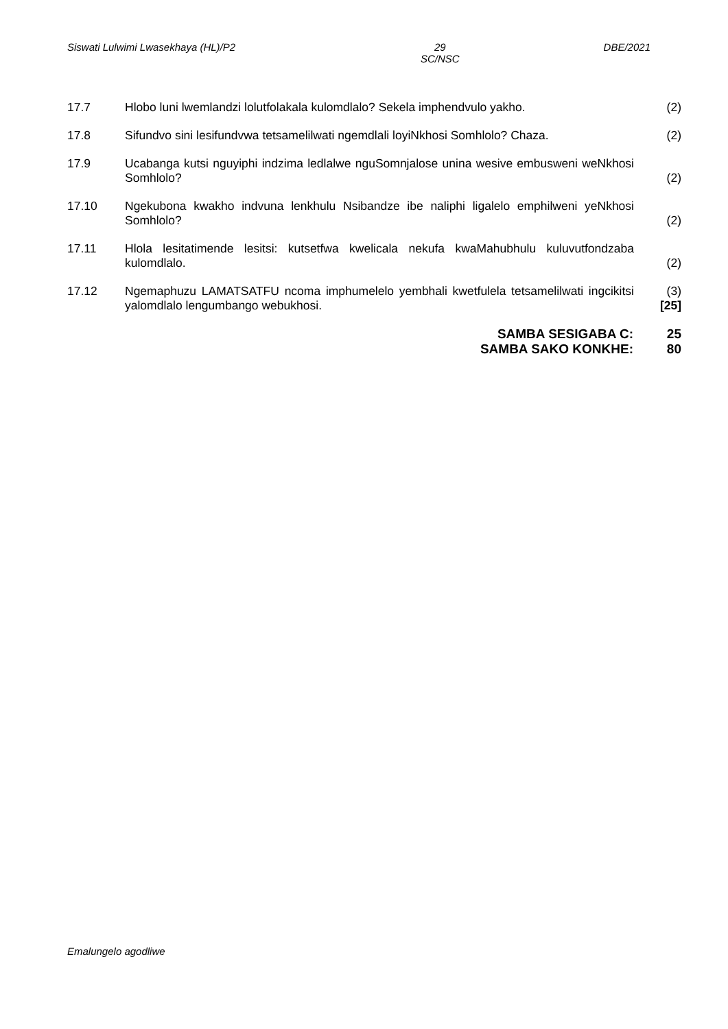Siswati Lulwimi Lwasekhaya (HL)/P2 29
SC/NSC DBE/2021
17.7 Hlobo luni lwemlandzi lolutfolakala kulomdlalo? Sekela imphendvulo yakho.
(2)
17.8 Sifundvo sini lesifundvwa tetsamelilwati ngemdlali loyiNkhosi Somhlolo? Chaza.
(2)
17.9 Ucabanga kutsi nguyiphi indzima ledlalwe nguSomnjalose unina wesive embusweni weNkhosi Somhlolo?
(2)
17.10 Ngekubona kwakho indvuna lenkhulu Nsibandze ibe naliphi ligalelo emphilweni yeNkhosi Somhlolo?
(2)
17.11 Hlola lesitatimende lesitsi: kutsetfwa kwelicala nekufa kwaMahubhulu kuluvutfondzaba kulomdlalo.
(2)
17.12 Ngemaphuzu LAMATSATFU ncoma imphumelelo yembhali kwetfulela tetsamelilwati ingcikitsi yalomdlalo lengumbango webukhosi.
(3)
[25]
SAMBA SESIGABA C: 25
SAMBA SAKO KONKHE: 80
Emalungelo agodliwe